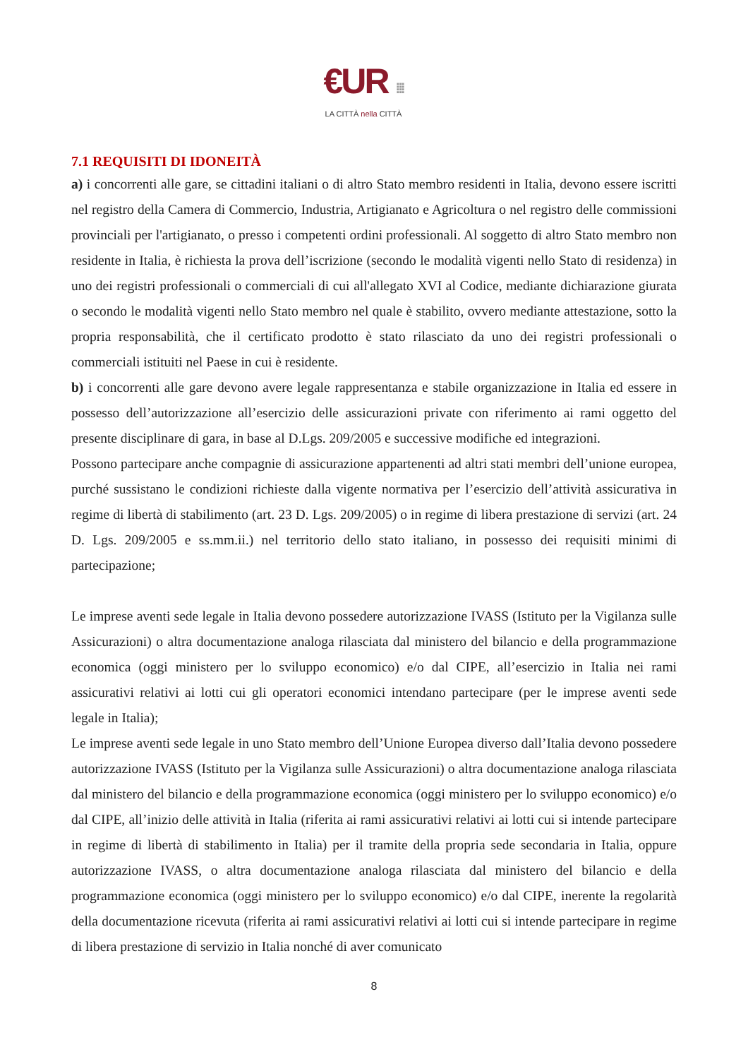€UR ⁞⁞⁞
LA CITTÀ nella CITTÀ
7.1 REQUISITI DI IDONEITÀ
a) i concorrenti alle gare, se cittadini italiani o di altro Stato membro residenti in Italia, devono essere iscritti nel registro della Camera di Commercio, Industria, Artigianato e Agricoltura o nel registro delle commissioni provinciali per l'artigianato, o presso i competenti ordini professionali. Al soggetto di altro Stato membro non residente in Italia, è richiesta la prova dell’iscrizione (secondo le modalità vigenti nello Stato di residenza) in uno dei registri professionali o commerciali di cui all'allegato XVI al Codice, mediante dichiarazione giurata o secondo le modalità vigenti nello Stato membro nel quale è stabilito, ovvero mediante attestazione, sotto la propria responsabilità, che il certificato prodotto è stato rilasciato da uno dei registri professionali o commerciali istituiti nel Paese in cui è residente.
b) i concorrenti alle gare devono avere legale rappresentanza e stabile organizzazione in Italia ed essere in possesso dell’autorizzazione all’esercizio delle assicurazioni private con riferimento ai rami oggetto del presente disciplinare di gara, in base al D.Lgs. 209/2005 e successive modifiche ed integrazioni.
Possono partecipare anche compagnie di assicurazione appartenenti ad altri stati membri dell’unione europea, purché sussistano le condizioni richieste dalla vigente normativa per l’esercizio dell’attività assicurativa in regime di libertà di stabilimento (art. 23 D. Lgs. 209/2005) o in regime di libera prestazione di servizi (art. 24 D. Lgs. 209/2005 e ss.mm.ii.) nel territorio dello stato italiano, in possesso dei requisiti minimi di partecipazione;
Le imprese aventi sede legale in Italia devono possedere autorizzazione IVASS (Istituto per la Vigilanza sulle Assicurazioni) o altra documentazione analoga rilasciata dal ministero del bilancio e della programmazione economica (oggi ministero per lo sviluppo economico) e/o dal CIPE, all’esercizio in Italia nei rami assicurativi relativi ai lotti cui gli operatori economici intendano partecipare (per le imprese aventi sede legale in Italia);
Le imprese aventi sede legale in uno Stato membro dell’Unione Europea diverso dall’Italia devono possedere autorizzazione IVASS (Istituto per la Vigilanza sulle Assicurazioni) o altra documentazione analoga rilasciata dal ministero del bilancio e della programmazione economica (oggi ministero per lo sviluppo economico) e/o dal CIPE, all’inizio delle attività in Italia (riferita ai rami assicurativi relativi ai lotti cui si intende partecipare in regime di libertà di stabilimento in Italia) per il tramite della propria sede secondaria in Italia, oppure autorizzazione IVASS, o altra documentazione analoga rilasciata dal ministero del bilancio e della programmazione economica (oggi ministero per lo sviluppo economico) e/o dal CIPE, inerente la regolarità della documentazione ricevuta (riferita ai rami assicurativi relativi ai lotti cui si intende partecipare in regime di libera prestazione di servizio in Italia nonché di aver comunicato
8